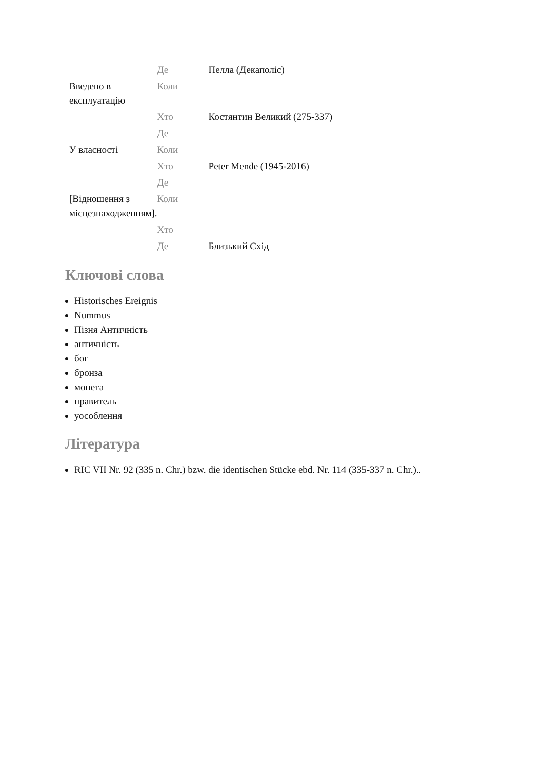| | Де | Пелла (Декаполіс) |
| Введено в експлуатацію | Коли | |
| | Хто | Костянтин Великий (275-337) |
| | Де | |
| У власності | Коли | |
| | Хто | Peter Mende (1945-2016) |
| | Де | |
| [Відношення з місцезнаходженням]. | Коли | |
| | Хто | |
| | Де | Близький Схід |
Ключові слова
Historisches Ereignis
Nummus
Пізня Античність
античність
бог
бронза
монета
правитель
уособлення
Література
RIC VII Nr. 92 (335 n. Chr.) bzw. die identischen Stücke ebd. Nr. 114 (335-337 n. Chr.)..